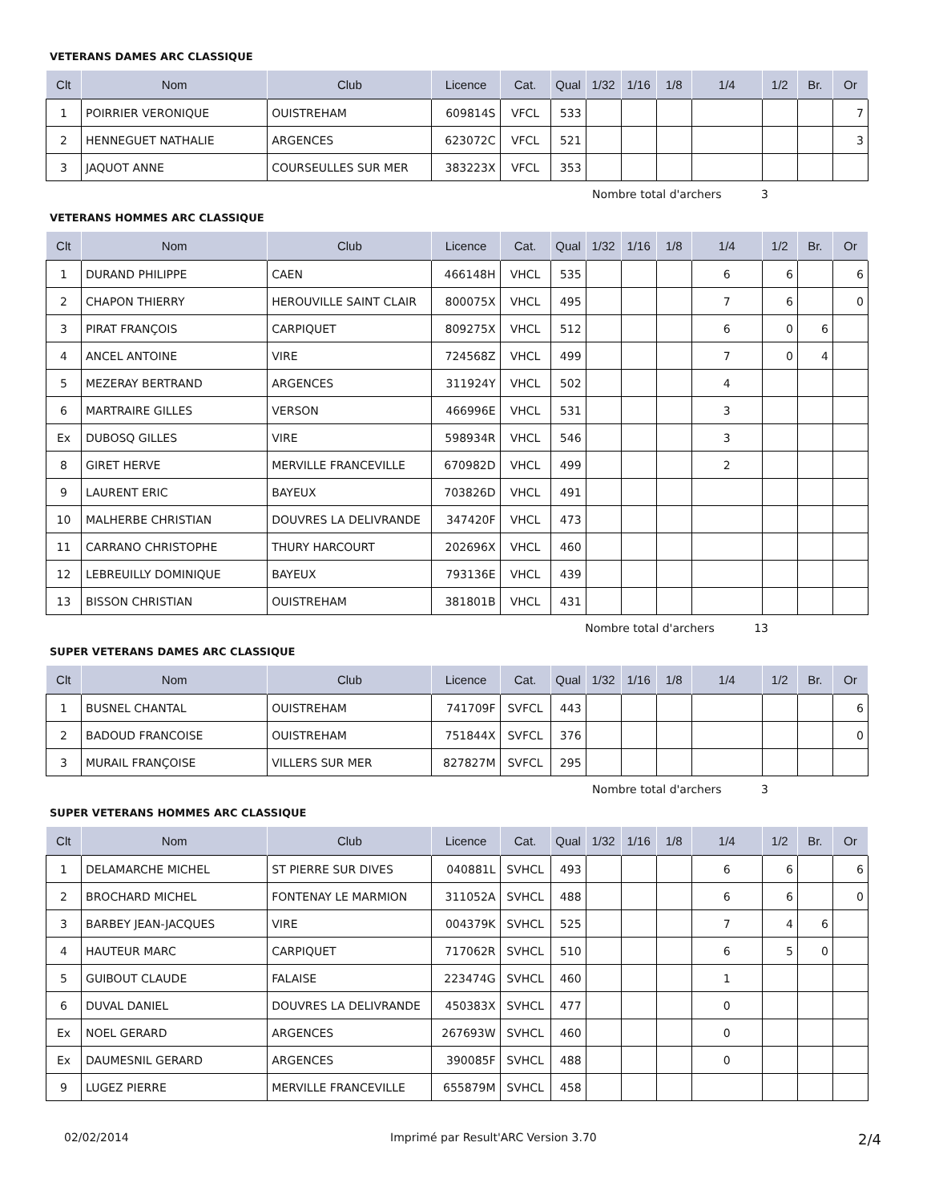VETERANS DAMES ARC CLASSIQUE
| Clt | Nom | Club | Licence | Cat. | Qual | 1/32 | 1/16 | 1/8 | 1/4 | 1/2 | Br. | Or |
| --- | --- | --- | --- | --- | --- | --- | --- | --- | --- | --- | --- | --- |
| 1 | POIRRIER VERONIQUE | OUISTREHAM | 609814S | VFCL | 533 | | | | | | | 7 |
| 2 | HENNEGUET NATHALIE | ARGENCES | 623072C | VFCL | 521 | | | | | | | 3 |
| 3 | JAQUOT ANNE | COURSEULLES SUR MER | 383223X | VFCL | 353 | | | | | | | |
Nombre total d'archers 3
VETERANS HOMMES ARC CLASSIQUE
| Clt | Nom | Club | Licence | Cat. | Qual | 1/32 | 1/16 | 1/8 | 1/4 | 1/2 | Br. | Or |
| --- | --- | --- | --- | --- | --- | --- | --- | --- | --- | --- | --- | --- |
| 1 | DURAND PHILIPPE | CAEN | 466148H | VHCL | 535 | | | | 6 | 6 | | 6 |
| 2 | CHAPON THIERRY | HEROUVILLE SAINT CLAIR | 800075X | VHCL | 495 | | | | 7 | 6 | | 0 |
| 3 | PIRAT FRANÇOIS | CARPIQUET | 809275X | VHCL | 512 | | | | 6 | 0 | 6 | |
| 4 | ANCEL ANTOINE | VIRE | 724568Z | VHCL | 499 | | | | 7 | 0 | 4 | |
| 5 | MEZERAY BERTRAND | ARGENCES | 311924Y | VHCL | 502 | | | | 4 | | | |
| 6 | MARTRAIRE GILLES | VERSON | 466996E | VHCL | 531 | | | | 3 | | | |
| Ex | DUBOSQ GILLES | VIRE | 598934R | VHCL | 546 | | | | 3 | | | |
| 8 | GIRET HERVE | MERVILLE FRANCEVILLE | 670982D | VHCL | 499 | | | | 2 | | | |
| 9 | LAURENT ERIC | BAYEUX | 703826D | VHCL | 491 | | | | | | | |
| 10 | MALHERBE CHRISTIAN | DOUVRES LA DELIVRANDE | 347420F | VHCL | 473 | | | | | | | |
| 11 | CARRANO CHRISTOPHE | THURY HARCOURT | 202696X | VHCL | 460 | | | | | | | |
| 12 | LEBREUILLY DOMINIQUE | BAYEUX | 793136E | VHCL | 439 | | | | | | | |
| 13 | BISSON CHRISTIAN | OUISTREHAM | 381801B | VHCL | 431 | | | | | | | |
Nombre total d'archers 13
SUPER VETERANS DAMES ARC CLASSIQUE
| Clt | Nom | Club | Licence | Cat. | Qual | 1/32 | 1/16 | 1/8 | 1/4 | 1/2 | Br. | Or |
| --- | --- | --- | --- | --- | --- | --- | --- | --- | --- | --- | --- | --- |
| 1 | BUSNEL CHANTAL | OUISTREHAM | 741709F | SVFCL | 443 | | | | | | | 6 |
| 2 | BADOUD FRANCOISE | OUISTREHAM | 751844X | SVFCL | 376 | | | | | | | 0 |
| 3 | MURAIL FRANÇOISE | VILLERS SUR MER | 827827M | SVFCL | 295 | | | | | | | |
Nombre total d'archers 3
SUPER VETERANS HOMMES ARC CLASSIQUE
| Clt | Nom | Club | Licence | Cat. | Qual | 1/32 | 1/16 | 1/8 | 1/4 | 1/2 | Br. | Or |
| --- | --- | --- | --- | --- | --- | --- | --- | --- | --- | --- | --- | --- |
| 1 | DELAMARCHE MICHEL | ST PIERRE SUR DIVES | 040881L | SVHCL | 493 | | | | 6 | 6 | | 6 |
| 2 | BROCHARD MICHEL | FONTENAY LE MARMION | 311052A | SVHCL | 488 | | | | 6 | 6 | | 0 |
| 3 | BARBEY JEAN-JACQUES | VIRE | 004379K | SVHCL | 525 | | | | 7 | 4 | 6 | |
| 4 | HAUTEUR MARC | CARPIQUET | 717062R | SVHCL | 510 | | | | 6 | 5 | 0 | |
| 5 | GUIBOUT CLAUDE | FALAISE | 223474G | SVHCL | 460 | | | | 1 | | | |
| 6 | DUVAL DANIEL | DOUVRES LA DELIVRANDE | 450383X | SVHCL | 477 | | | | 0 | | | |
| Ex | NOEL GERARD | ARGENCES | 267693W | SVHCL | 460 | | | | 0 | | | |
| Ex | DAUMESNIL GERARD | ARGENCES | 390085F | SVHCL | 488 | | | | 0 | | | |
| 9 | LUGEZ PIERRE | MERVILLE FRANCEVILLE | 655879M | SVHCL | 458 | | | | | | | |
02/02/2014 Imprimé par Result'ARC Version 3.70 2/4